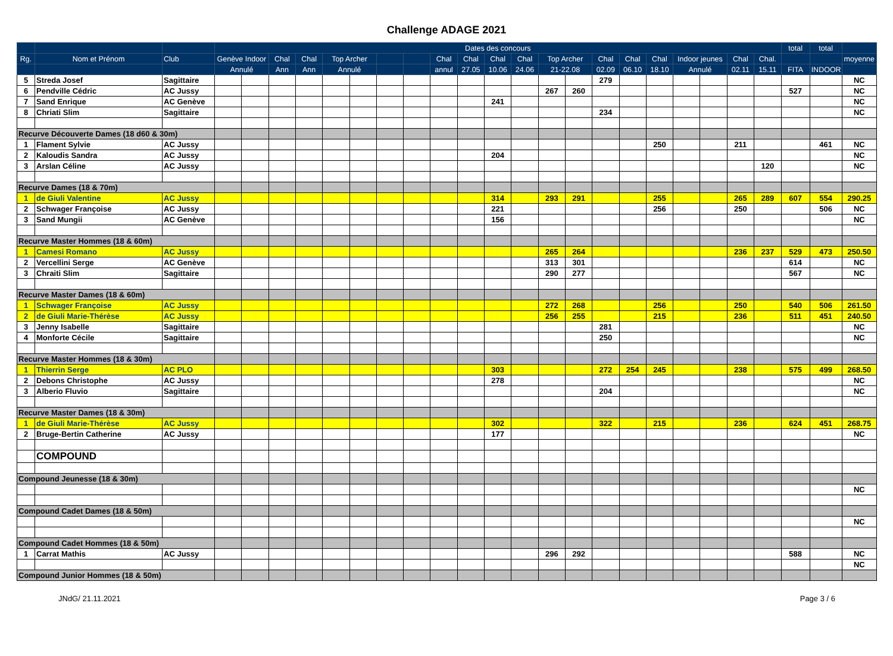Challenge ADAGE 2021
| | | | Dates des concours | | | | | | | | | | | | | | | | | | | | | total | total | |
| --- | --- | --- | --- | --- | --- | --- | --- | --- | --- | --- | --- | --- | --- | --- | --- | --- | --- | --- | --- | --- | --- | --- | --- | --- | --- | --- |
| Rg. | Nom et Prénom | Club | Genève Indoor | | Chal | Chal | Top Archer | | | | Chal | Chal | Chal | Chal | Top Archer | | Chal | Chal | Chal | Indoor jeunes | | Chal | Chal. | | | moyenne |
| | | | Annulé | | Ann | Ann | Annulé | | | | annul | 27.05 | 10.06 | 24.06 | 21-22.08 | | 02.09 | 06.10 | 18.10 | Annulé | | 02.11 | 15.11 | FITA | INDOOR | |
| 5 | Streda Josef | Sagittaire | | | | | | | | | | | | | | | 279 | | | | | | | | | NC |
| 6 | Pendville Cédric | AC Jussy | | | | | | | | | | | | | 267 | 260 | | | | | | | | 527 | | NC |
| 7 | Sand Enrique | AC Genève | | | | | | | | | | | 241 | | | | | | | | | | | | | NC |
| 8 | Chriati Slim | Sagittaire | | | | | | | | | | | | | | | 234 | | | | | | | | | NC |
| Recurve Découverte Dames (18 d60 & 30m) | | | | | | | | | | | | | | | | | | | | | | | | | | |
| 1 | Flament Sylvie | AC Jussy | | | | | | | | | | | | | | | | | 250 | | | 211 | | | 461 | NC |
| 2 | Kaloudis Sandra | AC Jussy | | | | | | | | | | | 204 | | | | | | | | | | | | | NC |
| 3 | Arslan Céline | AC Jussy | | | | | | | | | | | | | | | | | | | | | 120 | | | NC |
| Recurve Dames (18 & 70m) | | | | | | | | | | | | | | | | | | | | | | | | | | |
| 1 | de Giuli Valentine | AC Jussy | | | | | | | | | | | 314 | | 293 | 291 | | | 255 | | | 265 | 289 | 607 | 554 | 290.25 |
| 2 | Schwager Françoise | AC Jussy | | | | | | | | | | | 221 | | | | | | 256 | | | 250 | | | 506 | NC |
| 3 | Sand Mungii | AC Genève | | | | | | | | | | | 156 | | | | | | | | | | | | | NC |
| Recurve Master Hommes (18 & 60m) | | | | | | | | | | | | | | | | | | | | | | | | | | |
| 1 | Camesi Romano | AC Jussy | | | | | | | | | | | | | 265 | 264 | | | | | | 236 | 237 | 529 | 473 | 250.50 |
| 2 | Vercellini Serge | AC Genève | | | | | | | | | | | | | 313 | 301 | | | | | | | | 614 | | NC |
| 3 | Chraiti Slim | Sagittaire | | | | | | | | | | | | | 290 | 277 | | | | | | | | 567 | | NC |
| Recurve Master Dames (18 & 60m) | | | | | | | | | | | | | | | | | | | | | | | | | | |
| 1 | Schwager Françoise | AC Jussy | | | | | | | | | | | | | 272 | 268 | | | 256 | | | 250 | | 540 | 506 | 261.50 |
| 2 | de Giuli Marie-Thérèse | AC Jussy | | | | | | | | | | | | | 256 | 255 | | | 215 | | | 236 | | 511 | 451 | 240.50 |
| 3 | Jenny Isabelle | Sagittaire | | | | | | | | | | | | | | | 281 | | | | | | | | | NC |
| 4 | Monforte Cécile | Sagittaire | | | | | | | | | | | | | | | 250 | | | | | | | | | NC |
| Recurve Master Hommes (18 & 30m) | | | | | | | | | | | | | | | | | | | | | | | | | | |
| 1 | Thierrin Serge | AC PLO | | | | | | | | | | | 303 | | | | 272 | 254 | 245 | | | 238 | | 575 | 499 | 268.50 |
| 2 | Debons Christophe | AC Jussy | | | | | | | | | | | 278 | | | | | | | | | | | | | NC |
| 3 | Alberio Fluvio | Sagittaire | | | | | | | | | | | | | | | 204 | | | | | | | | | NC |
| Recurve Master Dames (18 & 30m) | | | | | | | | | | | | | | | | | | | | | | | | | | |
| 1 | de Giuli Marie-Thérèse | AC Jussy | | | | | | | | | | | 302 | | | | 322 | | 215 | | | 236 | | 624 | 451 | 268.75 |
| 2 | Bruge-Bertin Catherine | AC Jussy | | | | | | | | | | | 177 | | | | | | | | | | | | | NC |
| | COMPOUND | | | | | | | | | | | | | | | | | | | | | | | | | |
| Compound Jeunesse (18 & 30m) | | | | | | | | | | | | | | | | | | | | | | | | | | |
| | | | | | | | | | | | | | | | | | | | | | | | | | | NC |
| Compound Cadet Dames (18 & 50m) | | | | | | | | | | | | | | | | | | | | | | | | | | |
| | | | | | | | | | | | | | | | | | | | | | | | | | | NC |
| Compound Cadet Hommes (18 & 50m) | | | | | | | | | | | | | | | | | | | | | | | | | | |
| 1 | Carrat Mathis | AC Jussy | | | | | | | | | | | | | 296 | 292 | | | | | | | | 588 | | NC |
| | | | | | | | | | | | | | | | | | | | | | | | | | | NC |
| Compound Junior Hommes (18 & 50m) | | | | | | | | | | | | | | | | | | | | | | | | | | |
JNdG/ 21.11.2021 Page 3 / 6